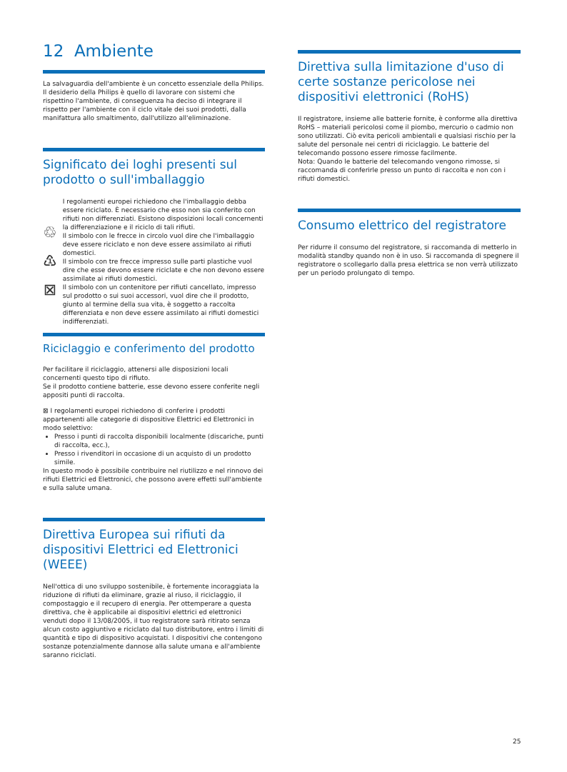12 Ambiente
La salvaguardia dell'ambiente è un concetto essenziale della Philips.
Il desiderio della Philips è quello di lavorare con sistemi che rispettino l'ambiente, di conseguenza ha deciso di integrare il rispetto per l'ambiente con il ciclo vitale dei suoi prodotti, dalla manifattura allo smaltimento, dall'utilizzo all'eliminazione.
Significato dei loghi presenti sul prodotto o sull'imballaggio
♲
♳
⊠
I regolamenti europei richiedono che l'imballaggio debba essere riciclato. È necessario che esso non sia conferito con rifiuti non differenziati. Esistono disposizioni locali concernenti la differenziazione e il riciclo di tali rifiuti.
Il simbolo con le frecce in circolo vuol dire che l'imballaggio deve essere riciclato e non deve essere assimilato ai rifiuti domestici.
Il simbolo con tre frecce impresso sulle parti plastiche vuol dire che esse devono essere riciclate e che non devono essere assimilate ai rifiuti domestici.
Il simbolo con un contenitore per rifiuti cancellato, impresso sul prodotto o sui suoi accessori, vuol dire che il prodotto, giunto al termine della sua vita, è soggetto a raccolta differenziata e non deve essere assimilato ai rifiuti domestici indifferenziati.
Riciclaggio e conferimento del prodotto
Per facilitare il riciclaggio, attenersi alle disposizioni locali concernenti questo tipo di rifiuto.
Se il prodotto contiene batterie, esse devono essere conferite negli appositi punti di raccolta.
⊠ I regolamenti europei richiedono di conferire i prodotti appartenenti alle categorie di dispositive Elettrici ed Elettronici in modo selettivo:
Presso i punti di raccolta disponibili localmente (discariche, punti di raccolta, ecc.),
Presso i rivenditori in occasione di un acquisto di un prodotto simile.
In questo modo è possibile contribuire nel riutilizzo e nel rinnovo dei rifiuti Elettrici ed Elettronici, che possono avere effetti sull'ambiente e sulla salute umana.
Direttiva Europea sui rifiuti da dispositivi Elettrici ed Elettronici (WEEE)
Nell'ottica di uno sviluppo sostenibile, è fortemente incoraggiata la riduzione di rifiuti da eliminare, grazie al riuso, il riciclaggio, il compostaggio e il recupero di energia. Per ottemperare a questa direttiva, che è applicabile ai dispositivi elettrici ed elettronici venduti dopo il 13/08/2005, il tuo registratore sarà ritirato senza alcun costo aggiuntivo e riciclato dal tuo distributore, entro i limiti di quantità e tipo di dispositivo acquistati. I dispositivi che contengono sostanze potenzialmente dannose alla salute umana e all'ambiente saranno riciclati.
Direttiva sulla limitazione d'uso di certe sostanze pericolose nei dispositivi elettronici (RoHS)
Il registratore, insieme alle batterie fornite, è conforme alla direttiva RoHS – materiali pericolosi come il piombo, mercurio o cadmio non sono utilizzati. Ciò evita pericoli ambientali e qualsiasi rischio per la salute del personale nei centri di riciclaggio. Le batterie del telecomando possono essere rimosse facilmente.
Nota: Quando le batterie del telecomando vengono rimosse, si raccomanda di conferirle presso un punto di raccolta e non con i rifiuti domestici.
Consumo elettrico del registratore
Per ridurre il consumo del registratore, si raccomanda di metterlo in modalità standby quando non è in uso. Si raccomanda di spegnere il registratore o scollegarlo dalla presa elettrica se non verrà utilizzato per un periodo prolungato di tempo.
25